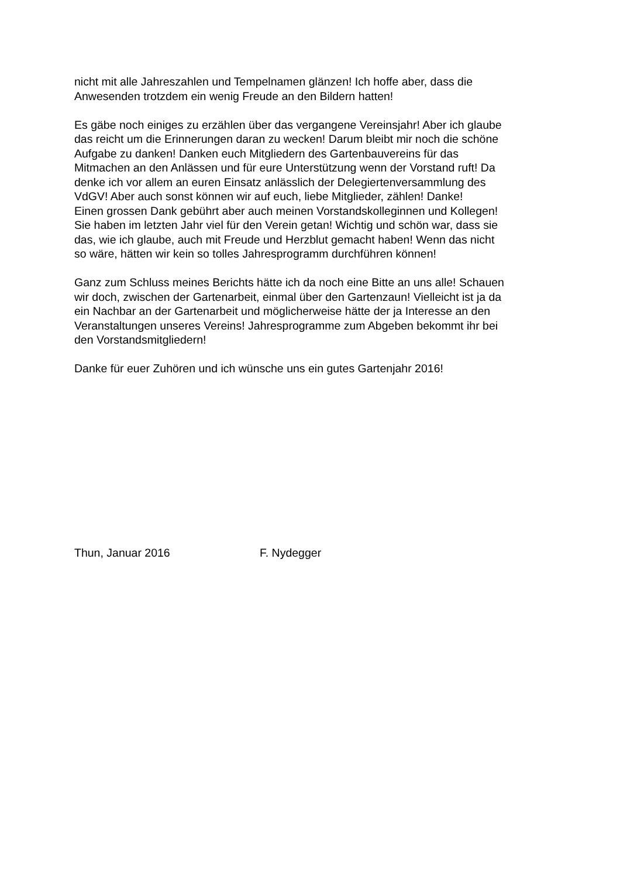nicht mit alle Jahreszahlen und Tempelnamen glänzen! Ich hoffe aber, dass die
Anwesenden trotzdem ein wenig Freude an den Bildern hatten!
Es gäbe noch einiges zu erzählen über das vergangene Vereinsjahr! Aber ich glaube
das reicht um die Erinnerungen daran zu wecken! Darum bleibt mir noch die schöne
Aufgabe zu danken! Danken euch Mitgliedern des Gartenbauvereins für das
Mitmachen an den Anlässen und für eure Unterstützung wenn der Vorstand ruft! Da
denke ich vor allem an euren Einsatz anlässlich der Delegiertenversammlung des
VdGV! Aber auch sonst können wir auf euch, liebe Mitglieder, zählen! Danke!
Einen grossen Dank gebührt aber auch meinen Vorstandskolleginnen und Kollegen!
Sie haben im letzten Jahr viel für den Verein getan! Wichtig und schön war, dass sie
das, wie ich glaube, auch mit Freude und Herzblut gemacht haben! Wenn das nicht
so wäre, hätten wir kein so tolles Jahresprogramm durchführen können!
Ganz zum Schluss meines Berichts hätte ich da noch eine Bitte an uns alle! Schauen
wir doch, zwischen der Gartenarbeit, einmal über den Gartenzaun! Vielleicht ist ja da
ein Nachbar an der Gartenarbeit und möglicherweise hätte der ja Interesse an den
Veranstaltungen unseres Vereins! Jahresprogramme zum Abgeben bekommt ihr bei
den Vorstandsmitgliedern!
Danke für euer Zuhören und ich wünsche uns ein gutes Gartenjahr 2016!
Thun, Januar 2016 F. Nydegger